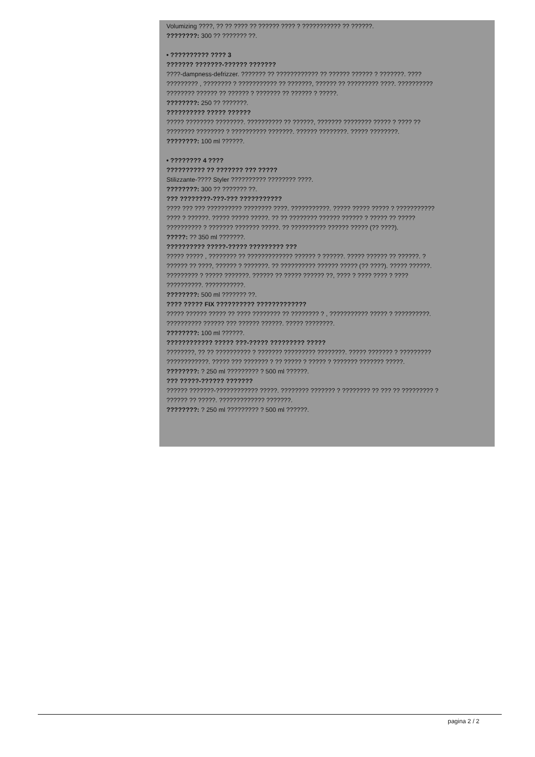Volumizing ????, ?? ?? ???? ?? ?????? ???? ? ??????????? ?? ??????.
????????: 300 ?? ??????? ??.
• ?????????? ???? 3
??????? ???????-?????? ???????
????-dampness-defrizzer. ??????? ?? ???????????? ?? ?????? ?????? ? ???????. ????
????????? , ???????? ? ??????????? ?? ???????, ?????? ?? ????????? ????. ??????????
???????? ?????? ?? ?????? ? ??????? ?? ?????? ? ?????.
????????: 250 ?? ???????.
?????????? ????? ??????
????? ???????? ????????. ?????????? ?? ??????, ??????? ???????? ????? ? ???? ??
???????? ???????? ? ?????????? ???????. ?????? ????????. ????? ????????.
????????: 100 ml ??????.
• ???????? 4 ????
?????????? ?? ??????? ??? ?????
Stilizzante-???? Styler ?????????? ???????? ????.
????????: 300 ?? ??????? ??.
??? ????????-???-??? ???????????
???? ??? ??? ?????????? ???????? ????. ???????????. ????? ????? ????? ? ???????????
???? ? ??????. ????? ????? ?????. ?? ?? ???????? ?????? ?????? ? ????? ?? ?????
?????????? ? ??????? ??????? ?????. ?? ?????????? ?????? ????? (?? ????).
?????: ?? 350 ml ???????.
?????????? ?????-????? ????????? ???
????? ????? , ???????? ?? ????????????? ?????? ? ??????. ????? ?????? ?? ??????. ?
?????? ?? ????, ?????? ? ???????. ?? ?????????? ?????? ????? (?? ????). ????? ??????.
????????? ? ????? ???????. ?????? ?? ????? ?????? ??, ???? ? ???? ???? ? ????
??????????. ???????????.
????????: 500 ml ??????? ??.
???? ????? FIX ?????????? ?????????????
????? ?????? ????? ?? ???? ???????? ?? ???????? ? , ??????????? ????? ? ??????????.
?????????? ?????? ??? ?????? ??????. ????? ????????.
????????: 100 ml ??????.
???????????? ????? ???-????? ????????? ?????
????????, ?? ?? ?????????? ? ??????? ????????? ????????. ????? ??????? ? ?????????
????????????. ????? ??? ??????? ? ?? ????? ? ????? ? ??????? ??????? ?????.
????????: ? 250 ml ????????? ? 500 ml ??????.
??? ?????-?????? ???????
?????? ???????-???????????? ?????. ???????? ??????? ? ???????? ?? ??? ?? ????????? ?
?????? ?? ?????. ????????????? ???????.
????????: ? 250 ml ????????? ? 500 ml ??????.
pagina 2 / 2